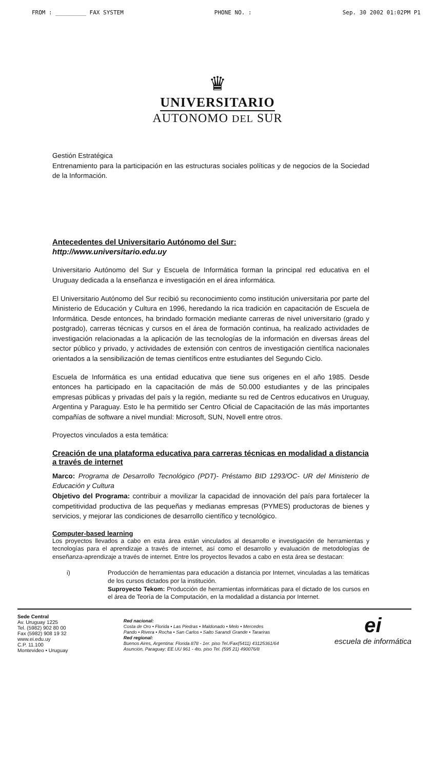FROM : _________ FAX SYSTEM PHONE NO. : Sep. 30 2002 01:02PM P1
♛
UNIVERSITARIO
AUTONOMO DEL SUR
Gestión Estratégica
Entrenamiento para la participación en las estructuras sociales políticas y de negocios de la Sociedad de la Información.
Antecedentes del Universitario Autónomo del Sur:
http://www.universitario.edu.uy
Universitario Autónomo del Sur y Escuela de Informática forman la principal red educativa en el Uruguay dedicada a la enseñanza e investigación en el área informática.
El Universitario Autónomo del Sur recibió su reconocimiento como institución universitaria por parte del Ministerio de Educación y Cultura en 1996, heredando la rica tradición en capacitación de Escuela de Informática. Desde entonces, ha brindado formación mediante carreras de nivel universitario (grado y postgrado), carreras técnicas y cursos en el área de formación continua, ha realizado actividades de investigación relacionadas a la aplicación de las tecnologías de la información en diversas áreas del sector público y privado, y actividades de extensión con centros de investigación científica nacionales orientados a la sensibilización de temas científicos entre estudiantes del Segundo Ciclo.
Escuela de Informática es una entidad educativa que tiene sus origenes en el año 1985. Desde entonces ha participado en la capacitación de más de 50.000 estudiantes y de las principales empresas públicas y privadas del país y la región, mediante su red de Centros educativos en Uruguay, Argentina y Paraguay. Esto le ha permitido ser Centro Oficial de Capacitación de las más importantes compañías de software a nivel mundial: Microsoft, SUN, Novell entre otros.
Proyectos vinculados a esta temática:
Creación de una plataforma educativa para carreras técnicas en modalidad a distancia a través de internet
Marco: Programa de Desarrollo Tecnológico (PDT)- Préstamo BID 1293/OC- UR del Ministerio de Educación y Cultura
Objetivo del Programa: contribuir a movilizar la capacidad de innovación del país para fortalecer la competitividad productiva de las pequeñas y medianas empresas (PYMES) productoras de bienes y servicios, y mejorar las condiciones de desarrollo científico y tecnológico.
Computer-based learning
Los proyectos llevados a cabo en esta área están vinculados al desarrollo e investigación de herramientas y tecnologías para el aprendizaje a través de internet, así como el desarrollo y evaluación de metodologías de enseñanza-aprendizaje a través de internet. Entre los proyectos llevados a cabo en esta área se destacan:
i) Producción de herramientas para educación a distancia por Internet, vinculadas a las temáticas de los cursos dictados por la institución.
Suproyecto Tekom: Producción de herramientas informáticas para el dictado de los cursos en el área de Teoría de la Computación, en la modalidad a distancia por Internet.
Sede Central
Av. Uruguay 1225
Tel. (5982) 902 80 00
Fax (5982) 908 19 32
www.ei.edu.uy
C.P. 11.100
Montevideo • Uruguay
Red nacional:
Costa de Oro • Florida • Las Piedras • Maldonado • Melo • Mercedes
Pando • Rivera • Rocha • San Carlos • Salto Sarandí Grande • Tarariras
Red regional:
Buenos Aires, Argentina: Florida 878 - 1er. piso Tel./Fax(5411) 43125361/64
Asunción, Paraguay: EE.UU 961 - 4to. piso Tel. (595 21) 490076/8
ei
escuela de informática